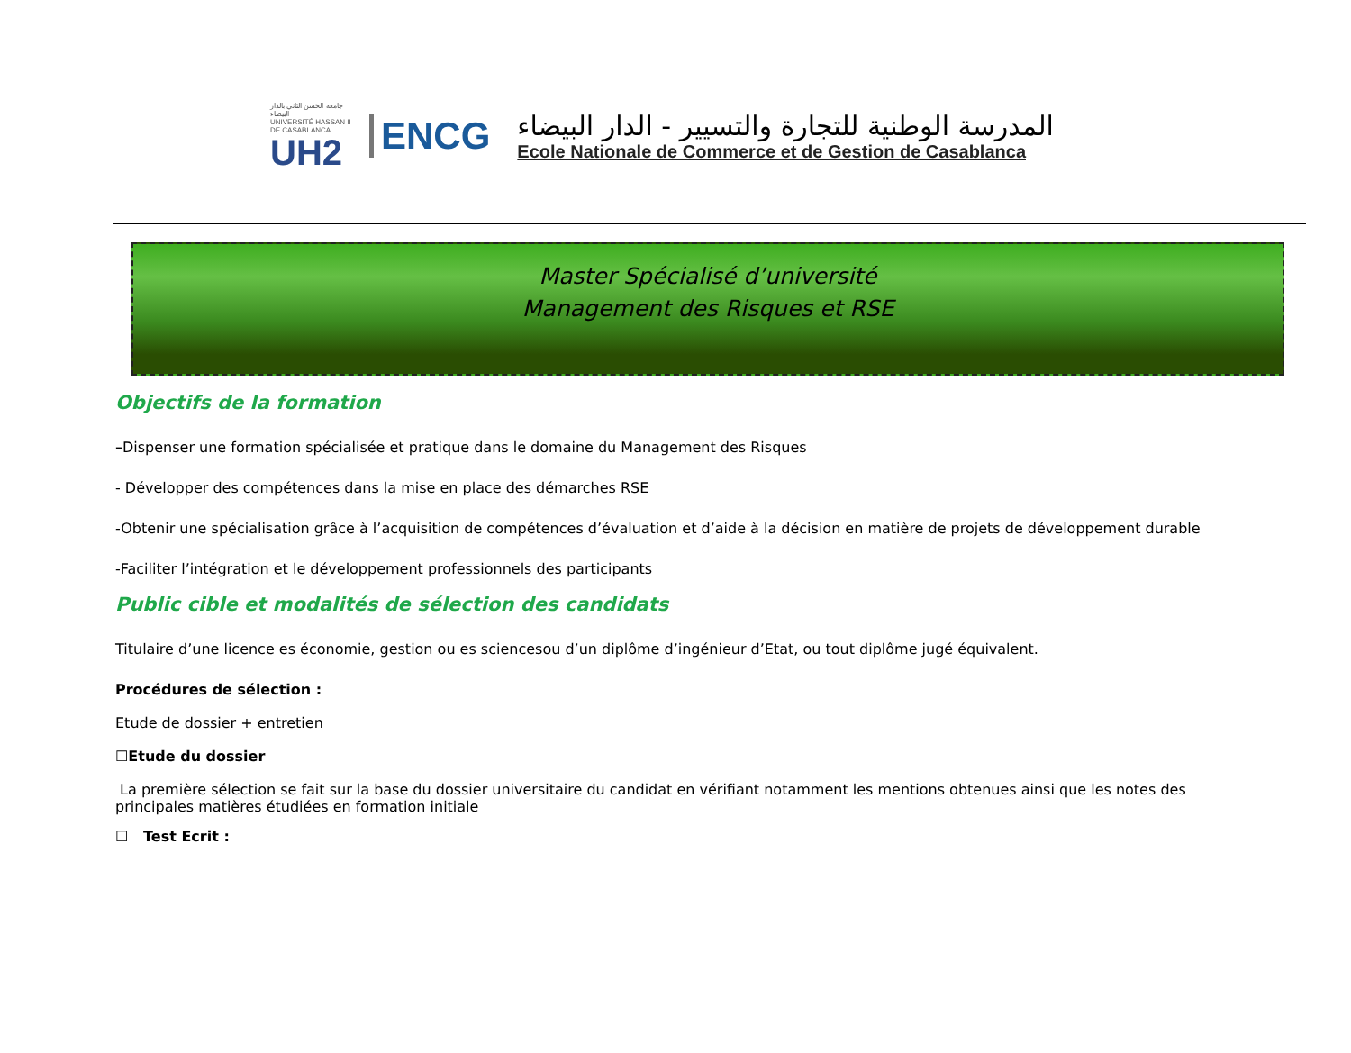جامعة الحسن الثاني بالدار البيضاء
UNIVERSITÉ HASSAN II DE CASABLANCA
UH2
ENCG
المدرسة الوطنية للتجارة والتسيير - الدار البيضاء
Ecole Nationale de Commerce et de Gestion de Casablanca
Master Spécialisé d’université
Management des Risques et RSE
Objectifs de la formation
–Dispenser une formation spécialisée et pratique dans le domaine du Management des Risques
- Développer des compétences dans la mise en place des démarches RSE
-Obtenir une spécialisation grâce à l’acquisition de compétences d’évaluation et d’aide à la décision en matière de projets de développement durable
-Faciliter l’intégration et le développement professionnels des participants
Public cible et modalités de sélection des candidats
Titulaire d’une licence es économie, gestion ou es sciencesou d’un diplôme d’ingénieur d’Etat, ou tout diplôme jugé équivalent.
Procédures de sélection :
Etude de dossier + entretien
☐Etude du dossier
La première sélection se fait sur la base du dossier universitaire du candidat en vérifiant notamment les mentions obtenues ainsi que les notes des principales matières étudiées en formation initiale
☐ Test Ecrit :